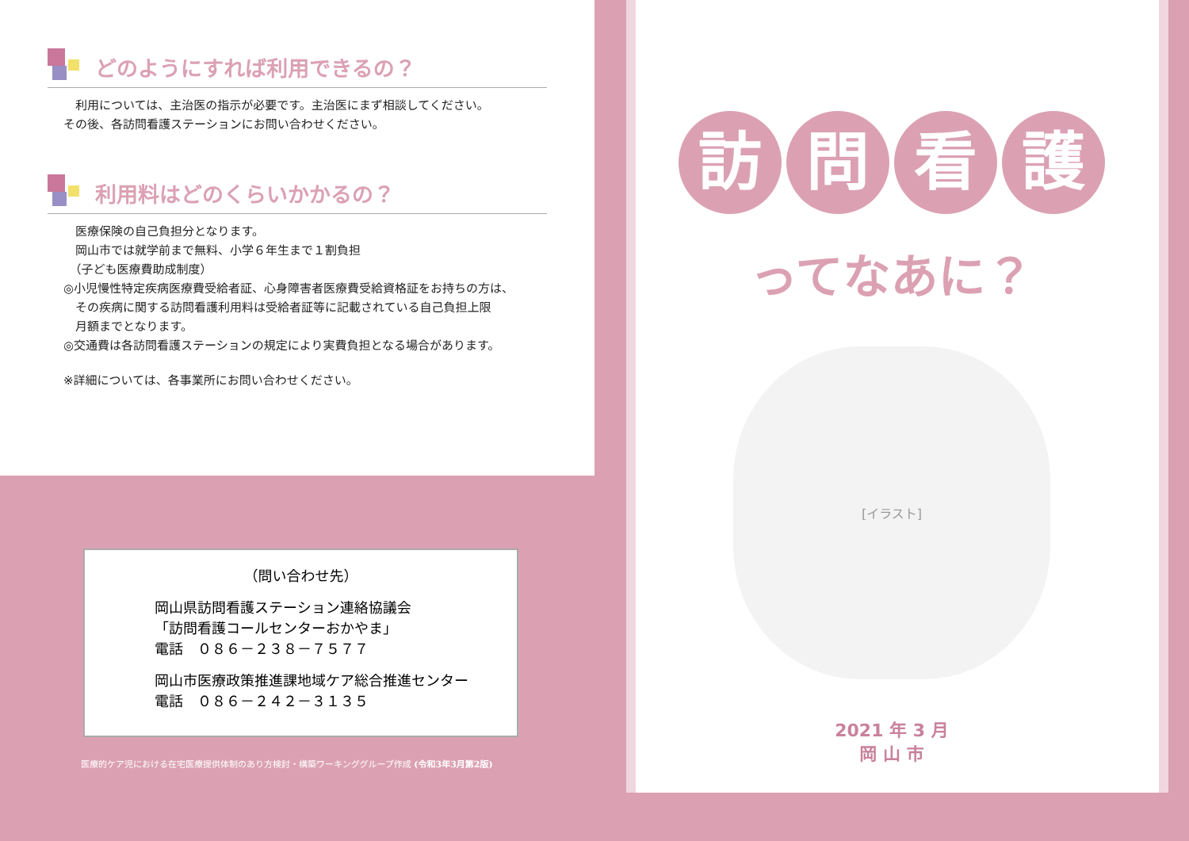どのようにすれば利用できるの？
　利用については、主治医の指示が必要です。主治医にまず相談してください。
その後、各訪問看護ステーションにお問い合わせください。
利用料はどのくらいかかるの？
　医療保険の自己負担分となります。
　岡山市では就学前まで無料、小学６年生まで１割負担
　（子ども医療費助成制度）
◎小児慢性特定疾病医療費受給者証、心身障害者医療費受給資格証をお持ちの方は、
　その疾病に関する訪問看護利用料は受給者証等に記載されている自己負担上限
　月額までとなります。
◎交通費は各訪問看護ステーションの規定により実費負担となる場合があります。
※詳細については、各事業所にお問い合わせください。
（問い合わせ先）
岡山県訪問看護ステーション連絡協議会
「訪問看護コールセンターおかやま」
電話　０８６－２３８－７５７７
岡山市医療政策推進課地域ケア総合推進センター
電話　０８６－２４２－３１３５
医療的ケア児における在宅医療提供体制のあり方検討・構築ワーキンググループ作成 (令和3年3月第2版)
訪問看護
ってなあに？
[イラスト]
2021 年 3 月
岡 山 市